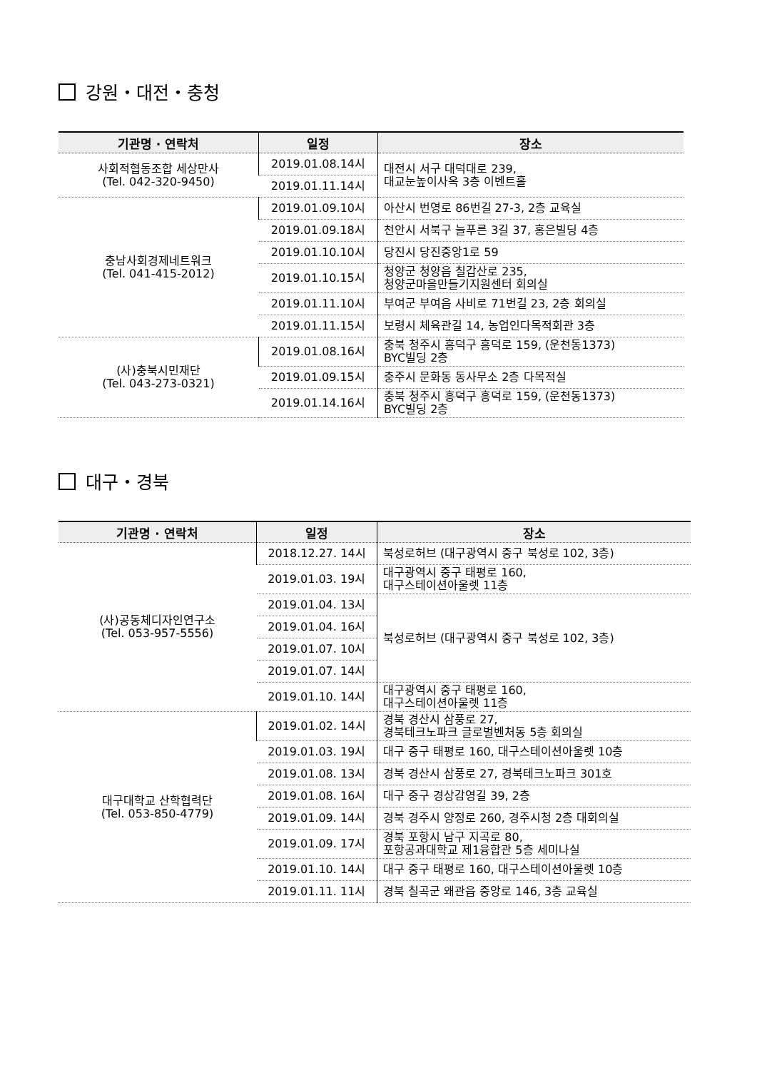강원・대전・충청
| 기관명 · 연락처 | 일정 | 장소 |
| --- | --- | --- |
| 사회적협동조합 세상만사 (Tel. 042-320-9450) | 2019.01.08.14시 | 대전시 서구 대덕대로 239, 대교눈높이사옥 3층 이벤트홀 |
| | 2019.01.11.14시 | |
| 충남사회경제네트워크 (Tel. 041-415-2012) | 2019.01.09.10시 | 아산시 번영로 86번길 27-3, 2층 교육실 |
| | 2019.01.09.18시 | 천안시 서북구 늘푸른 3길 37, 홍은빌딩 4층 |
| | 2019.01.10.10시 | 당진시 당진중앙1로 59 |
| | 2019.01.10.15시 | 청양군 청양읍 칠갑산로 235, 청양군마을만들기지원센터 회의실 |
| | 2019.01.11.10시 | 부여군 부여읍 사비로 71번길 23, 2층 회의실 |
| | 2019.01.11.15시 | 보령시 체육관길 14, 농업인다목적회관 3층 |
| (사)충북시민재단 (Tel. 043-273-0321) | 2019.01.08.16시 | 충북 청주시 흥덕구 흥덕로 159, (운천동1373) BYC빌딩 2층 |
| | 2019.01.09.15시 | 충주시 문화동 동사무소 2층 다목적실 |
| | 2019.01.14.16시 | 충북 청주시 흥덕구 흥덕로 159, (운천동1373) BYC빌딩 2층 |
대구・경북
| 기관명 · 연락처 | 일정 | 장소 |
| --- | --- | --- |
| (사)공동체디자인연구소 (Tel. 053-957-5556) | 2018.12.27. 14시 | 북성로허브 (대구광역시 중구 북성로 102, 3층) |
| | 2019.01.03. 19시 | 대구광역시 중구 태평로 160, 대구스테이션아울렛 11층 |
| | 2019.01.04. 13시 | 북성로허브 (대구광역시 중구 북성로 102, 3층) |
| | 2019.01.04. 16시 | |
| | 2019.01.07. 10시 | |
| | 2019.01.07. 14시 | |
| | 2019.01.10. 14시 | 대구광역시 중구 태평로 160, 대구스테이션아울렛 11층 |
| 대구대학교 산학협력단 (Tel. 053-850-4779) | 2019.01.02. 14시 | 경북 경산시 삼풍로 27, 경북테크노파크 글로벌벤처동 5층 회의실 |
| | 2019.01.03. 19시 | 대구 중구 태평로 160, 대구스테이션아울렛 10층 |
| | 2019.01.08. 13시 | 경북 경산시 삼풍로 27, 경북테크노파크 301호 |
| | 2019.01.08. 16시 | 대구 중구 경상감영길 39, 2층 |
| | 2019.01.09. 14시 | 경북 경주시 양정로 260, 경주시청 2층 대회의실 |
| | 2019.01.09. 17시 | 경북 포항시 남구 지곡로 80, 포항공과대학교 제1융합관 5층 세미나실 |
| | 2019.01.10. 14시 | 대구 중구 태평로 160, 대구스테이션아울렛 10층 |
| | 2019.01.11. 11시 | 경북 칠곡군 왜관읍 중앙로 146, 3층 교육실 |